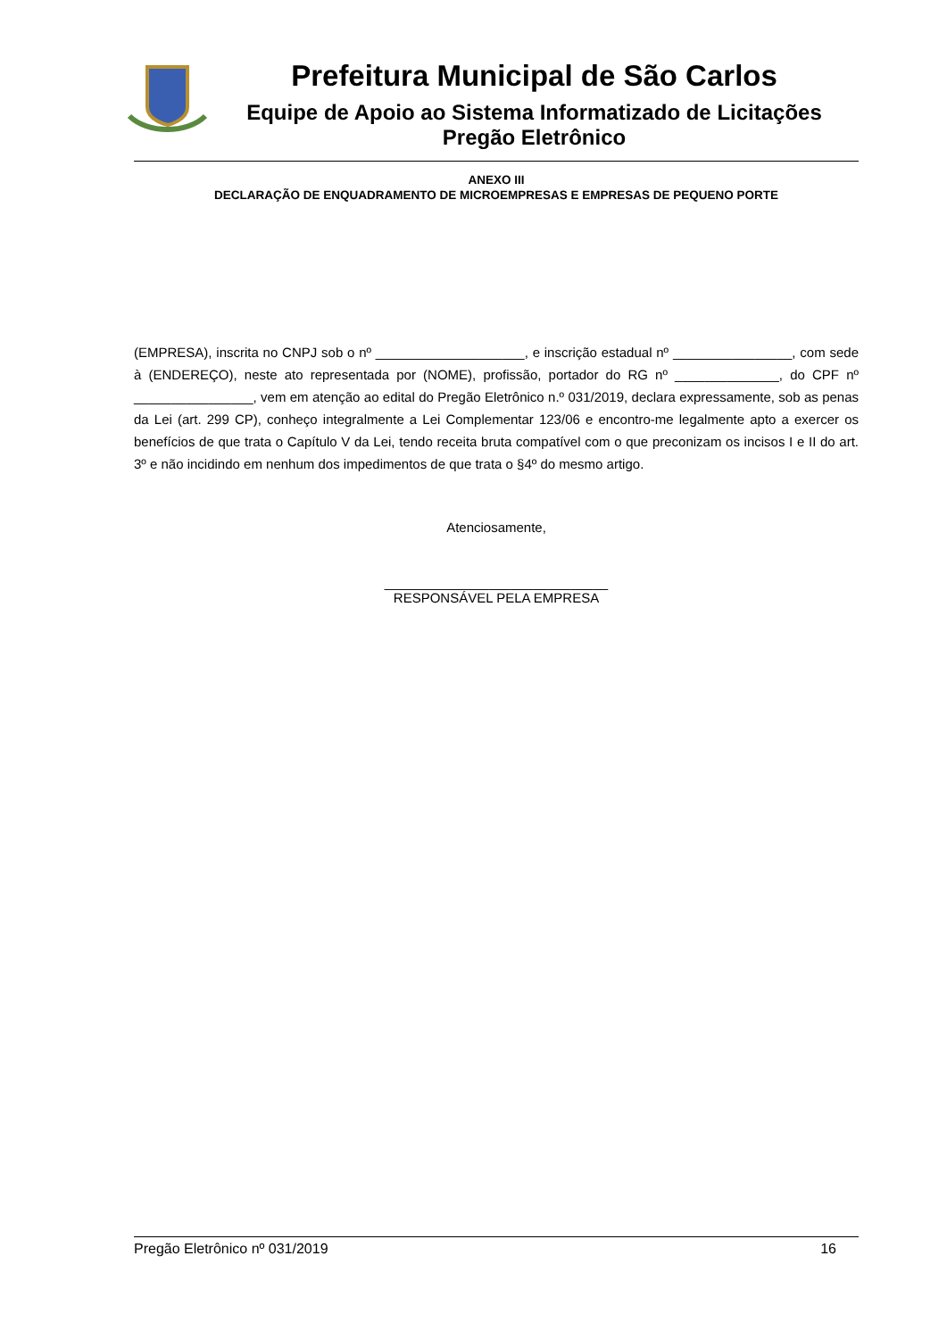Prefeitura Municipal de São Carlos
Equipe de Apoio ao Sistema Informatizado de Licitações
Pregão Eletrônico
ANEXO III
DECLARAÇÃO DE ENQUADRAMENTO DE MICROEMPRESAS E EMPRESAS DE PEQUENO PORTE
(EMPRESA), inscrita no CNPJ sob o nº ____________________, e inscrição estadual nº ________________, com sede à (ENDEREÇO), neste ato representada por (NOME), profissão, portador do RG nº ______________, do CPF nº ________________, vem em atenção ao edital do Pregão Eletrônico n.º 031/2019, declara expressamente, sob as penas da Lei (art. 299 CP), conheço integralmente a Lei Complementar 123/06 e encontro-me legalmente apto a exercer os benefícios de que trata o Capítulo V da Lei, tendo receita bruta compatível com o que preconizam os incisos I e II do art. 3º e não incidindo em nenhum dos impedimentos de que trata o §4º do mesmo artigo.
Atenciosamente,
______________________________
RESPONSÁVEL PELA EMPRESA
Pregão Eletrônico nº 031/2019 16